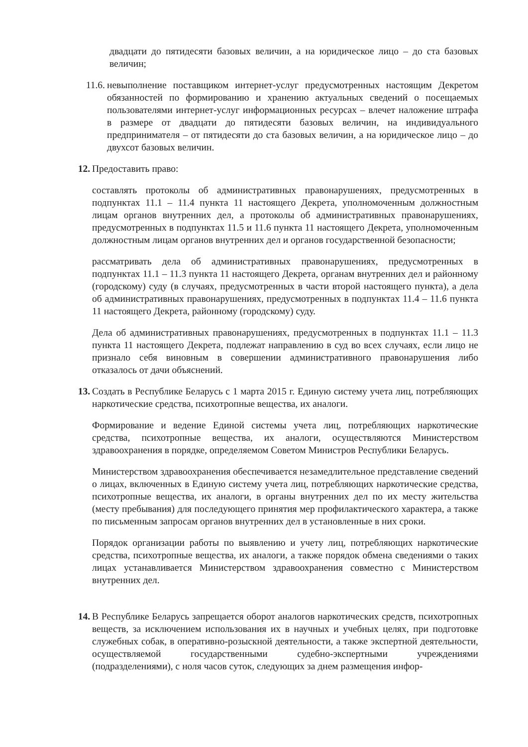двадцати до пятидесяти базовых величин, а на юридическое лицо – до ста базовых величин;
11.6. невыполнение поставщиком интернет-услуг предусмотренных настоящим Декретом обязанностей по формированию и хранению актуальных сведений о посещаемых пользователями интернет-услуг информационных ресурсах – влечет наложение штрафа в размере от двадцати до пятидесяти базовых величин, на индивидуального предпринимателя – от пятидесяти до ста базовых величин, а на юридическое лицо – до двухсот базовых величин.
12. Предоставить право:
составлять протоколы об административных правонарушениях, предусмотренных в подпунктах 11.1 – 11.4 пункта 11 настоящего Декрета, уполномоченным должностным лицам органов внутренних дел, а протоколы об административных правонарушениях, предусмотренных в подпунктах 11.5 и 11.6 пункта 11 настоящего Декрета, уполномоченным должностным лицам органов внутренних дел и органов государственной безопасности;
рассматривать дела об административных правонарушениях, предусмотренных в подпунктах 11.1 – 11.3 пункта 11 настоящего Декрета, органам внутренних дел и районному (городскому) суду (в случаях, предусмотренных в части второй настоящего пункта), а дела об административных правонарушениях, предусмотренных в подпунктах 11.4 – 11.6 пункта 11 настоящего Декрета, районному (городскому) суду.
Дела об административных правонарушениях, предусмотренных в подпунктах 11.1 – 11.3 пункта 11 настоящего Декрета, подлежат направлению в суд во всех случаях, если лицо не признало себя виновным в совершении административного правонарушения либо отказалось от дачи объяснений.
13. Создать в Республике Беларусь с 1 марта 2015 г. Единую систему учета лиц, потребляющих наркотические средства, психотропные вещества, их аналоги.
Формирование и ведение Единой системы учета лиц, потребляющих наркотические средства, психотропные вещества, их аналоги, осуществляются Министерством здравоохранения в порядке, определяемом Советом Министров Республики Беларусь.
Министерством здравоохранения обеспечивается незамедлительное представление сведений о лицах, включенных в Единую систему учета лиц, потребляющих наркотические средства, психотропные вещества, их аналоги, в органы внутренних дел по их месту жительства (месту пребывания) для последующего принятия мер профилактического характера, а также по письменным запросам органов внутренних дел в установленные в них сроки.
Порядок организации работы по выявлению и учету лиц, потребляющих наркотические средства, психотропные вещества, их аналоги, а также порядок обмена сведениями о таких лицах устанавливается Министерством здравоохранения совместно с Министерством внутренних дел.
14. В Республике Беларусь запрещается оборот аналогов наркотических средств, психотропных веществ, за исключением использования их в научных и учебных целях, при подготовке служебных собак, в оперативно-розыскной деятельности, а также экспертной деятельности, осуществляемой государственными судебно-экспертными учреждениями (подразделениями), с ноля часов суток, следующих за днем размещения инфор-